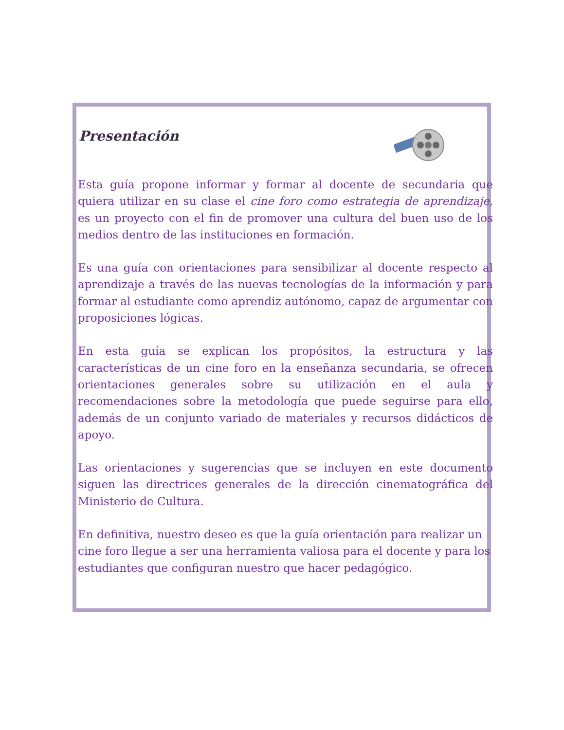Presentación
Esta guía propone informar y formar al docente de secundaria que quiera utilizar en su clase el cine foro como estrategia de aprendizaje, es un proyecto con el fin de promover una cultura del buen uso de los medios dentro de las instituciones en formación.
Es una guía con orientaciones para sensibilizar al docente respecto al aprendizaje a través de las nuevas tecnologías de la información y para formar al estudiante como aprendiz autónomo, capaz de argumentar con proposiciones lógicas.
En esta guía se explican los propósitos, la estructura y las características de un cine foro en la enseñanza secundaria, se ofrecen orientaciones generales sobre su utilización en el aula y recomendaciones sobre la metodología que puede seguirse para ello, además de un conjunto variado de materiales y recursos didácticos de apoyo.
Las orientaciones y sugerencias que se incluyen en este documento siguen las directrices generales de la dirección cinematográfica del Ministerio de Cultura.
En definitiva, nuestro deseo es que la guía orientación para realizar un cine foro llegue a ser una herramienta valiosa para el docente y para los estudiantes que configuran nuestro que hacer pedagógico.